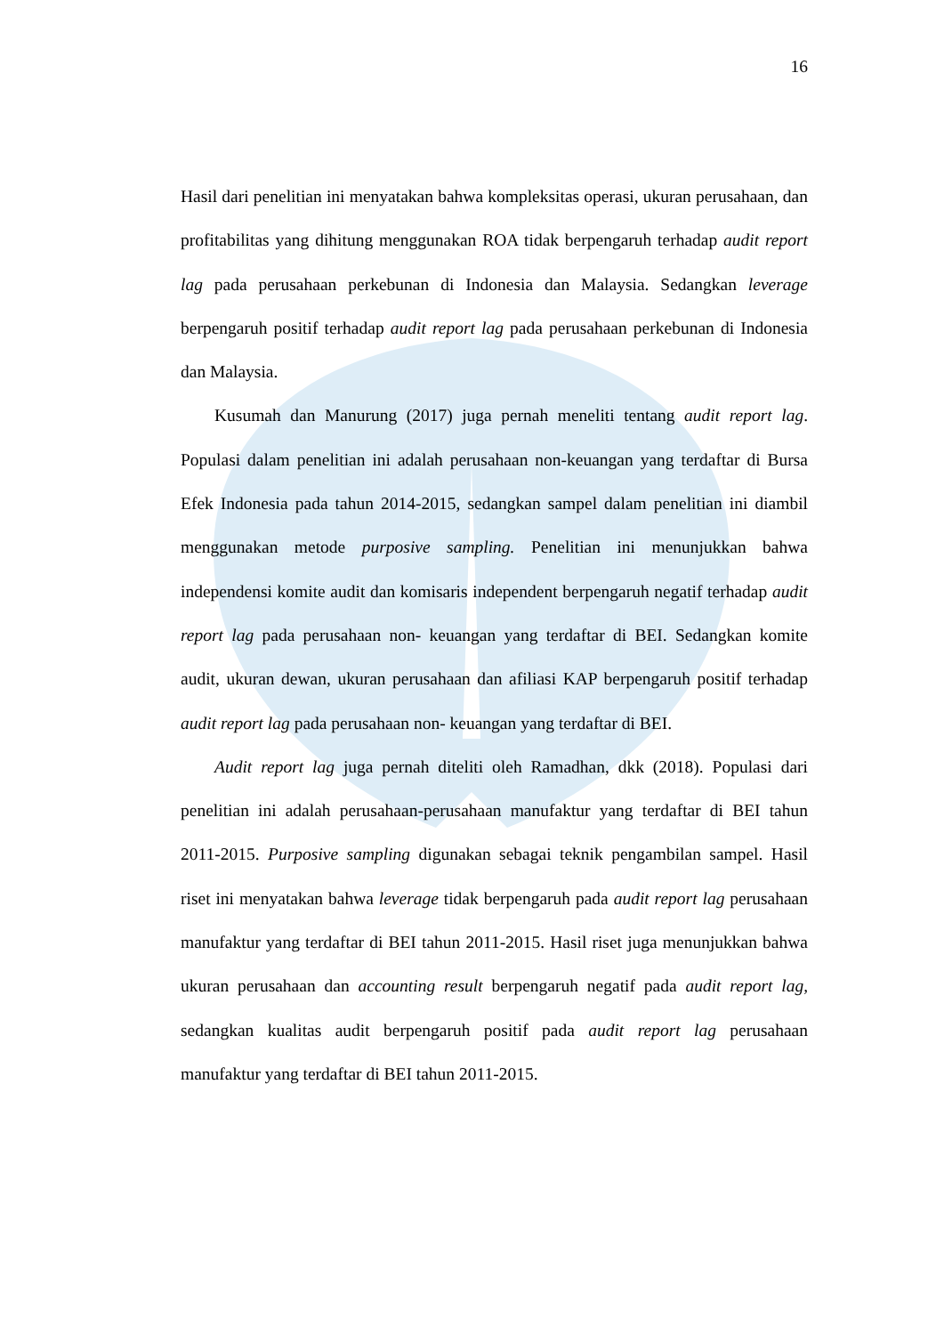16
Hasil dari penelitian ini menyatakan bahwa kompleksitas operasi, ukuran perusahaan, dan profitabilitas yang dihitung menggunakan ROA tidak berpengaruh terhadap audit report lag pada perusahaan perkebunan di Indonesia dan Malaysia. Sedangkan leverage berpengaruh positif terhadap audit report lag pada perusahaan perkebunan di Indonesia dan Malaysia.
Kusumah dan Manurung (2017) juga pernah meneliti tentang audit report lag. Populasi dalam penelitian ini adalah perusahaan non-keuangan yang terdaftar di Bursa Efek Indonesia pada tahun 2014-2015, sedangkan sampel dalam penelitian ini diambil menggunakan metode purposive sampling. Penelitian ini menunjukkan bahwa independensi komite audit dan komisaris independent berpengaruh negatif terhadap audit report lag pada perusahaan non- keuangan yang terdaftar di BEI. Sedangkan komite audit, ukuran dewan, ukuran perusahaan dan afiliasi KAP berpengaruh positif terhadap audit report lag pada perusahaan non- keuangan yang terdaftar di BEI.
Audit report lag juga pernah diteliti oleh Ramadhan, dkk (2018). Populasi dari penelitian ini adalah perusahaan-perusahaan manufaktur yang terdaftar di BEI tahun 2011-2015. Purposive sampling digunakan sebagai teknik pengambilan sampel. Hasil riset ini menyatakan bahwa leverage tidak berpengaruh pada audit report lag perusahaan manufaktur yang terdaftar di BEI tahun 2011-2015. Hasil riset juga menunjukkan bahwa ukuran perusahaan dan accounting result berpengaruh negatif pada audit report lag, sedangkan kualitas audit berpengaruh positif pada audit report lag perusahaan manufaktur yang terdaftar di BEI tahun 2011-2015.